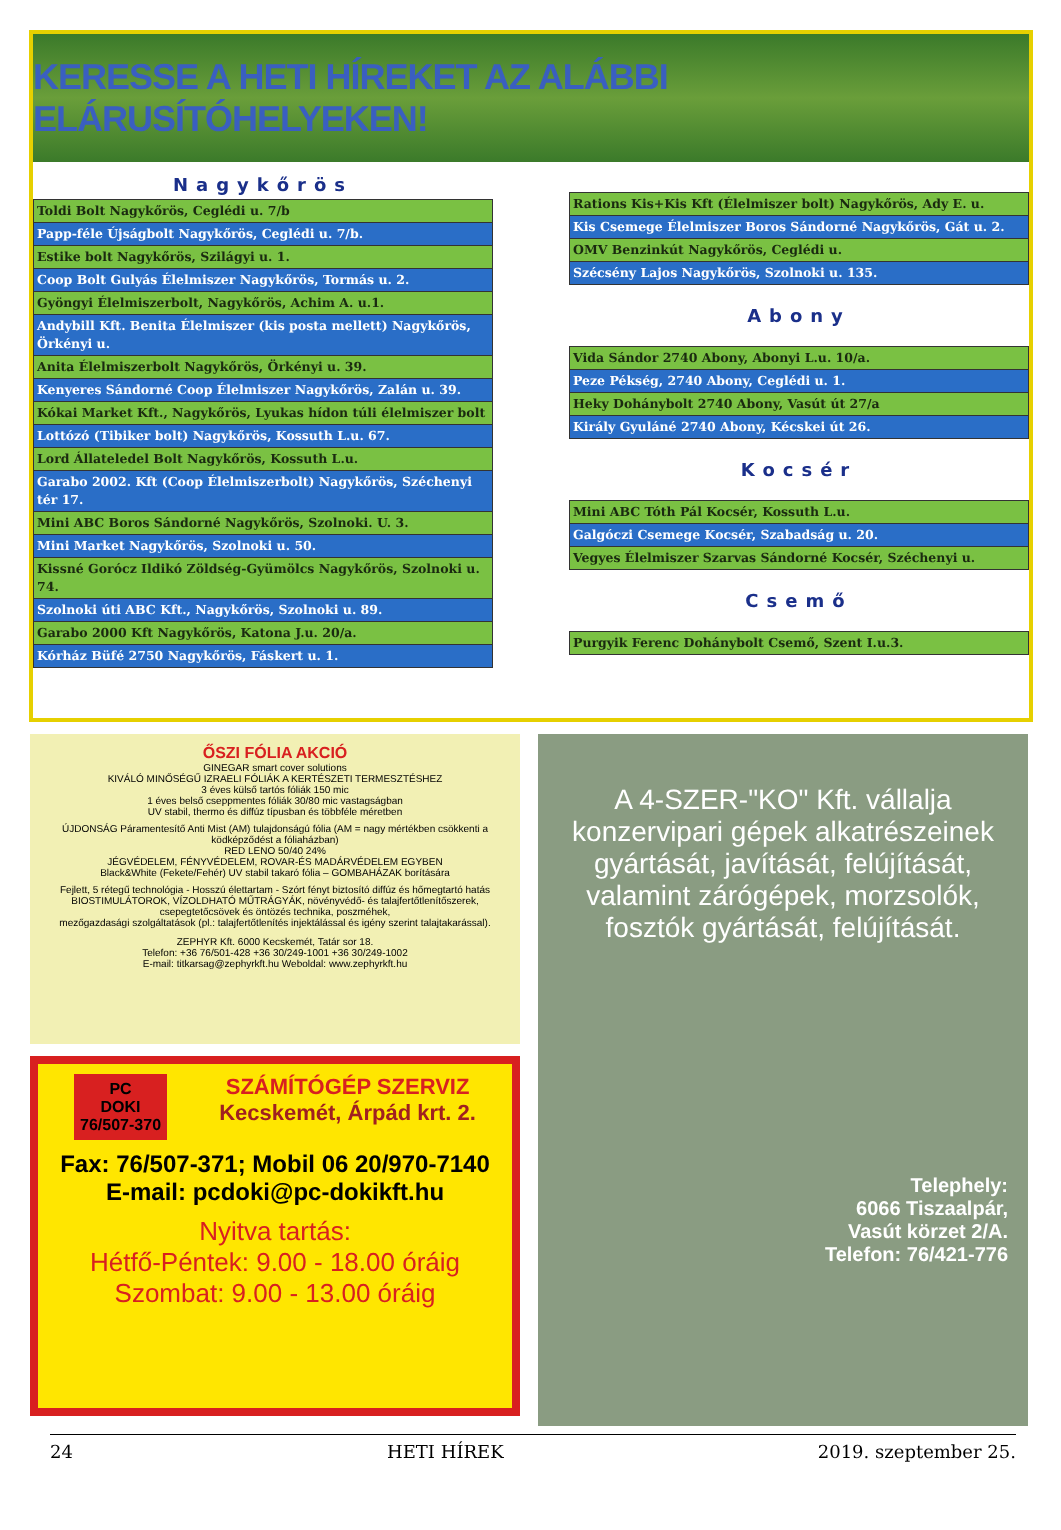KERESSE A HETI HÍREKET AZ ALÁBBI ELÁRUSÍTÓHELYEKEN!
Nagykőrös
| Toldi Bolt Nagykőrös, Ceglédi u. 7/b |
| Papp-féle Újságbolt Nagykőrös, Ceglédi u. 7/b. |
| Estike bolt Nagykőrös, Szilágyi u. 1. |
| Coop Bolt Gulyás Élelmiszer Nagykőrös, Tormás u. 2. |
| Gyöngyi Élelmiszerbolt, Nagykőrös, Achim A. u.1. |
| Andybill Kft. Benita Élelmiszer (kis posta mellett) Nagykőrös, Örkényi u. |
| Anita Élelmiszerbolt Nagykőrös, Örkényi u. 39. |
| Kenyeres Sándorné Coop Élelmiszer Nagykőrös, Zalán u. 39. |
| Kókai Market Kft., Nagykőrös, Lyukas hídon túli élelmiszer bolt |
| Lottózó (Tibiker bolt) Nagykőrös, Kossuth L.u. 67. |
| Lord Állateledel Bolt Nagykőrös, Kossuth L.u. |
| Garabo 2002. Kft (Coop Élelmiszerbolt) Nagykőrös, Széchenyi tér 17. |
| Mini ABC Boros Sándorné Nagykőrös, Szolnoki. U. 3. |
| Mini Market Nagykőrös, Szolnoki u. 50. |
| Kissné Gorócz Ildikó Zöldség-Gyümölcs Nagykőrös, Szolnoki u. 74. |
| Szolnoki úti ABC Kft., Nagykőrös, Szolnoki u. 89. |
| Garabo 2000 Kft Nagykőrös, Katona J.u. 20/a. |
| Kórház Büfé 2750 Nagykőrös, Fáskert u. 1. |
| Rations Kis+Kis Kft (Élelmiszer bolt) Nagykőrös, Ady E. u. |
| Kis Csemege Élelmiszer Boros Sándorné Nagykőrös, Gát u. 2. |
| OMV Benzinkút Nagykőrös, Ceglédi u. |
| Szécsény Lajos Nagykőrös, Szolnoki u. 135. |
Abony
| Vida Sándor 2740 Abony, Abonyi L.u. 10/a. |
| Peze Pékség, 2740 Abony, Ceglédi u. 1. |
| Heky Dohánybolt 2740 Abony, Vasút út 27/a |
| Király Gyuláné 2740 Abony, Kécskei út 26. |
Kocsér
| Mini ABC Tóth Pál Kocsér, Kossuth L.u. |
| Galgóczi Csemege Kocsér, Szabadság u. 20. |
| Vegyes Élelmiszer Szarvas Sándorné Kocsér, Széchenyi u. |
Csemő
| Purgyik Ferenc Dohánybolt Csemő, Szent I.u.3. |
ŐSZI FÓLIA AKCIÓ
GINEGAR smart cover solutions
KIVÁLÓ MINŐSÉGŰ IZRAELI FÓLIÁK A KERTÉSZETI TERMESZTÉSHEZ
3 éves külső tartós fóliák 150 mic
1 éves belső cseppmentes fóliák 30/80 mic vastagságban
UV stabil, thermo és diffúz típusban és többféle méretben
ÚJDONSÁG Páramentesítő Anti Mist (AM) tulajdonságú fólia (AM = nagy mértékben csökkenti a ködképződést a fóliaházban)
RED LENO 50/40 24%
JÉGVÉDELEM, FÉNYVÉDELEM, ROVAR-ÉS MADÁRVÉDELEM EGYBEN
Black&White (Fekete/Fehér) UV stabil takaró fólia – GOMBAHÁZAK borítására
Fejlett, 5 rétegű technológia - Hosszú élettartam - Szórt fényt biztosító diffúz és hőmegtartó hatás
BIOSTIMULÁTOROK, VÍZOLDHATÓ MŰTRÁGYÁK, növényvédő- és talajfertőtlenítőszerek, csepegtetőcsövek és öntözés technika, poszméhek,
mezőgazdasági szolgáltatások (pl.: talajfertőtlenítés injektálással és igény szerint talajtakarással).
ZEPHYR Kft. 6000 Kecskemét, Tatár sor 18.
Telefon: +36 76/501-428 +36 30/249-1001 +36 30/249-1002
E-mail: titkarsag@zephyrkft.hu Weboldal: www.zephyrkft.hu
PC
DOKI
76/507-370
SZÁMÍTÓGÉP SZERVIZ
Kecskemét, Árpád krt. 2.
Fax: 76/507-371; Mobil 06 20/970-7140
E-mail: pcdoki@pc-dokikft.hu
Nyitva tartás:
Hétfő-Péntek: 9.00 - 18.00 óráig
Szombat: 9.00 - 13.00 óráig
A 4-SZER-"KO" Kft. vállalja konzervipari gépek alkatrészeinek gyártását, javítását, felújítását, valamint zárógépek, morzsolók, fosztók gyártását, felújítását.
Telephely:
6066 Tiszaalpár,
Vasút körzet 2/A.
Telefon: 76/421-776
24 HETI HÍREK 2019. szeptember 25.